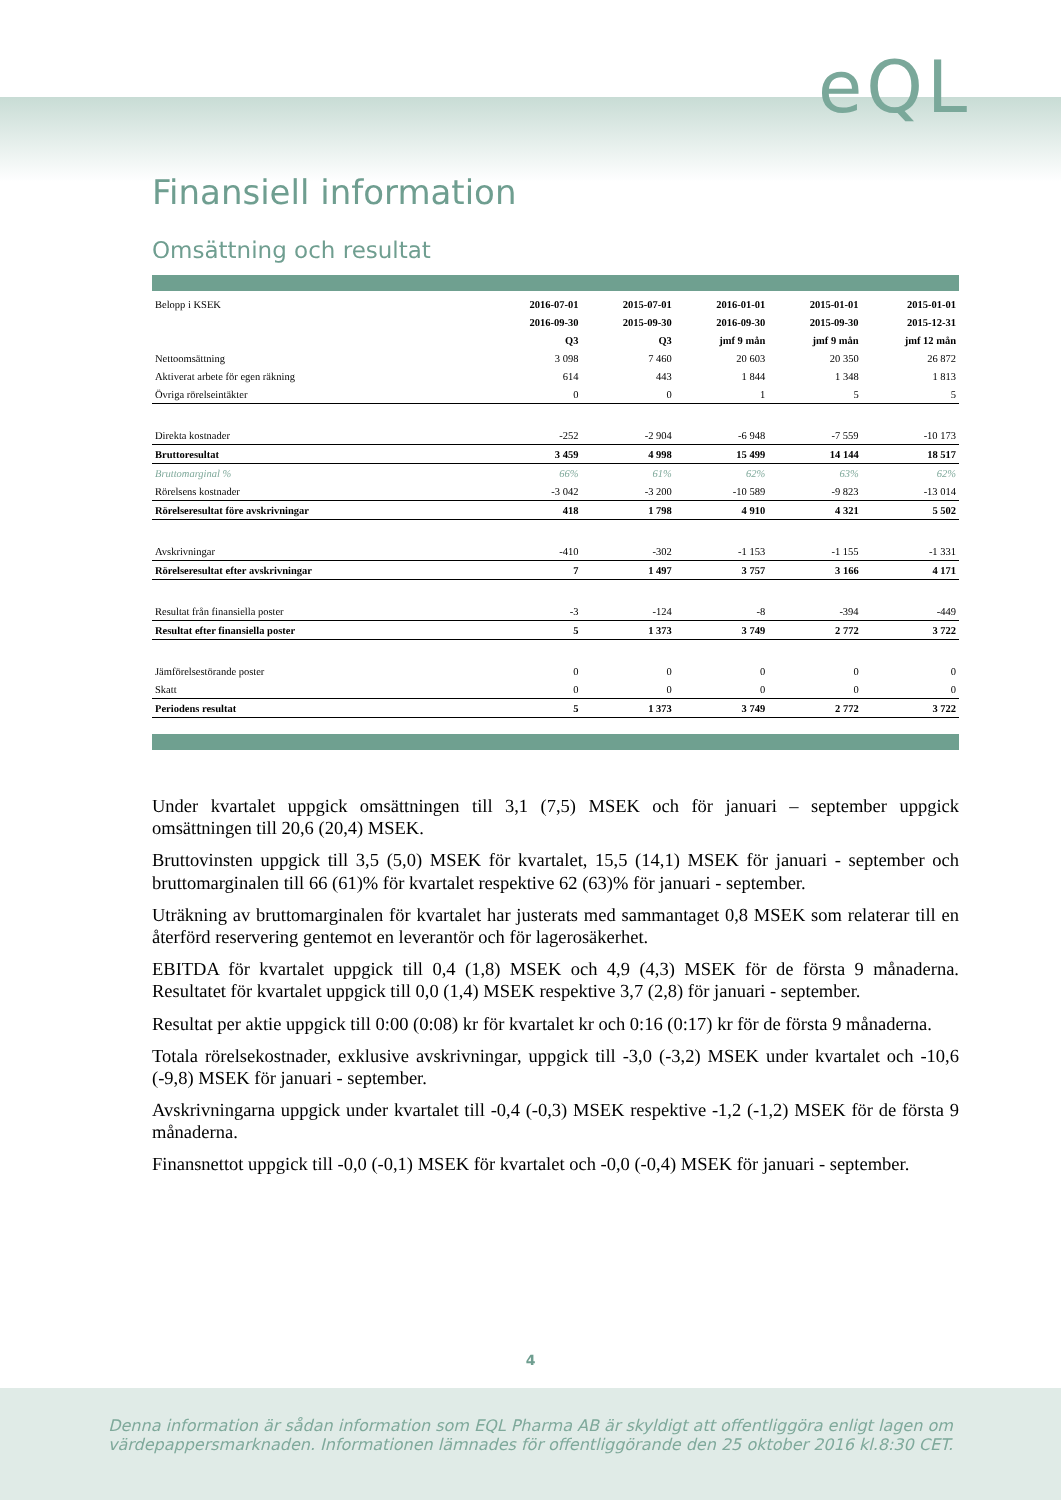eQL
Finansiell information
Omsättning och resultat
| Belopp i KSEK | 2016-07-01 | 2015-07-01 | 2016-01-01 | 2015-01-01 | 2015-01-01 |
| | 2016-09-30 | 2015-09-30 | 2016-09-30 | 2015-09-30 | 2015-12-31 |
| | Q3 | Q3 | jmf 9 mån | jmf 9 mån | jmf 12 mån |
| Nettoomsättning | 3 098 | 7 460 | 20 603 | 20 350 | 26 872 |
| Aktiverat arbete för egen räkning | 614 | 443 | 1 844 | 1 348 | 1 813 |
| Övriga rörelseintäkter | 0 | 0 | 1 | 5 | 5 |
| Direkta kostnader | -252 | -2 904 | -6 948 | -7 559 | -10 173 |
| Bruttoresultat | 3 459 | 4 998 | 15 499 | 14 144 | 18 517 |
| Bruttomarginal % | 66% | 61% | 62% | 63% | 62% |
| Rörelsens kostnader | -3 042 | -3 200 | -10 589 | -9 823 | -13 014 |
| Rörelseresultat före avskrivningar | 418 | 1 798 | 4 910 | 4 321 | 5 502 |
| Avskrivningar | -410 | -302 | -1 153 | -1 155 | -1 331 |
| Rörelseresultat efter avskrivningar | 7 | 1 497 | 3 757 | 3 166 | 4 171 |
| Resultat från finansiella poster | -3 | -124 | -8 | -394 | -449 |
| Resultat efter finansiella poster | 5 | 1 373 | 3 749 | 2 772 | 3 722 |
| Jämförelsestörande poster | 0 | 0 | 0 | 0 | 0 |
| Skatt | 0 | 0 | 0 | 0 | 0 |
| Periodens resultat | 5 | 1 373 | 3 749 | 2 772 | 3 722 |
Under kvartalet uppgick omsättningen till 3,1 (7,5) MSEK och för januari – september uppgick omsättningen till 20,6 (20,4) MSEK.
Bruttovinsten uppgick till 3,5 (5,0) MSEK för kvartalet, 15,5 (14,1) MSEK för januari - september och bruttomarginalen till 66 (61)% för kvartalet respektive 62 (63)% för januari - september.
Uträkning av bruttomarginalen för kvartalet har justerats med sammantaget 0,8 MSEK som relaterar till en återförd reservering gentemot en leverantör och för lagerosäkerhet.
EBITDA för kvartalet uppgick till 0,4 (1,8) MSEK och 4,9 (4,3) MSEK för de första 9 månaderna. Resultatet för kvartalet uppgick till 0,0 (1,4) MSEK respektive 3,7 (2,8) för januari - september.
Resultat per aktie uppgick till 0:00 (0:08) kr för kvartalet kr och 0:16 (0:17) kr för de första 9 månaderna.
Totala rörelsekostnader, exklusive avskrivningar, uppgick till -3,0 (-3,2) MSEK under kvartalet och -10,6 (-9,8) MSEK för januari - september.
Avskrivningarna uppgick under kvartalet till -0,4 (-0,3) MSEK respektive -1,2 (-1,2) MSEK för de första 9 månaderna.
Finansnettot uppgick till -0,0 (-0,1) MSEK för kvartalet och -0,0 (-0,4) MSEK för januari - september.
4
Denna information är sådan information som EQL Pharma AB är skyldigt att offentliggöra enligt lagen om
värdepappersmarknaden. Informationen lämnades för offentliggörande den 25 oktober 2016 kl.8:30 CET.